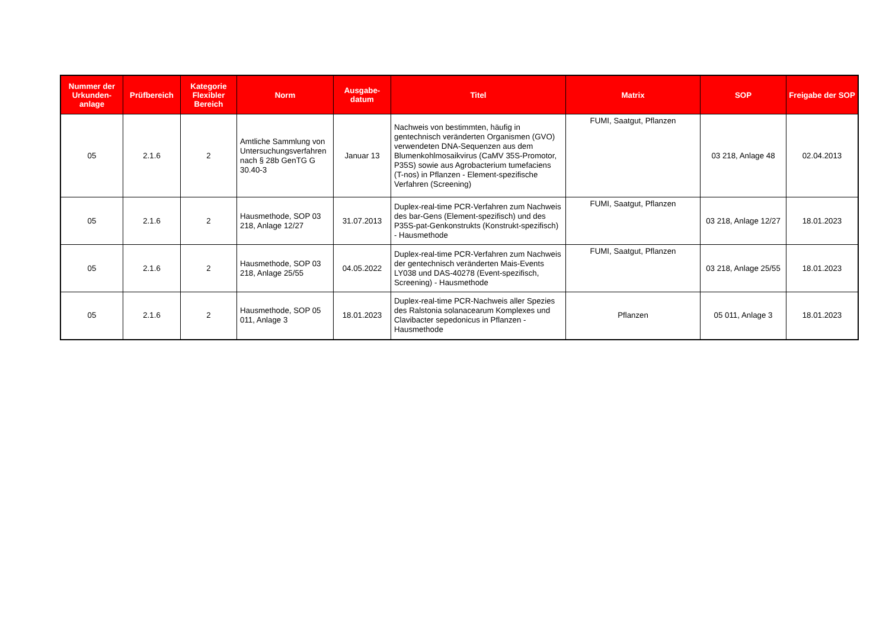| Nummer der Urkunden-anlage | Prüfbereich | Kategorie Flexibler Bereich | Norm | Ausgabe-datum | Titel | Matrix | SOP | Freigabe der SOP |
| --- | --- | --- | --- | --- | --- | --- | --- | --- |
| 05 | 2.1.6 | 2 | Amtliche Sammlung von Untersuchungsverfahren nach § 28b GenTG G 30.40-3 | Januar 13 | Nachweis von bestimmten, häufig in gentechnisch veränderten Organismen (GVO) verwendeten DNA-Sequenzen aus dem Blumenkohlmosaikvirus (CaMV 35S-Promotor, P35S) sowie aus Agrobacterium tumefaciens (T-nos) in Pflanzen - Element-spezifische Verfahren (Screening) | FUMI, Saatgut, Pflanzen | 03 218, Anlage 48 | 02.04.2013 |
| 05 | 2.1.6 | 2 | Hausmethode, SOP 03 218, Anlage 12/27 | 31.07.2013 | Duplex-real-time PCR-Verfahren zum Nachweis des bar-Gens (Element-spezifisch) und des P35S-pat-Genkonstrukts (Konstrukt-spezifisch) - Hausmethode | FUMI, Saatgut, Pflanzen | 03 218, Anlage 12/27 | 18.01.2023 |
| 05 | 2.1.6 | 2 | Hausmethode, SOP 03 218, Anlage 25/55 | 04.05.2022 | Duplex-real-time PCR-Verfahren zum Nachweis der gentechnisch veränderten Mais-Events LY038 und DAS-40278 (Event-spezifisch, Screening) - Hausmethode | FUMI, Saatgut, Pflanzen | 03 218, Anlage 25/55 | 18.01.2023 |
| 05 | 2.1.6 | 2 | Hausmethode, SOP 05 011, Anlage 3 | 18.01.2023 | Duplex-real-time PCR-Nachweis aller Spezies des Ralstonia solanacearum Komplexes und Clavibacter sepedonicus in Pflanzen - Hausmethode | Pflanzen | 05 011, Anlage 3 | 18.01.2023 |